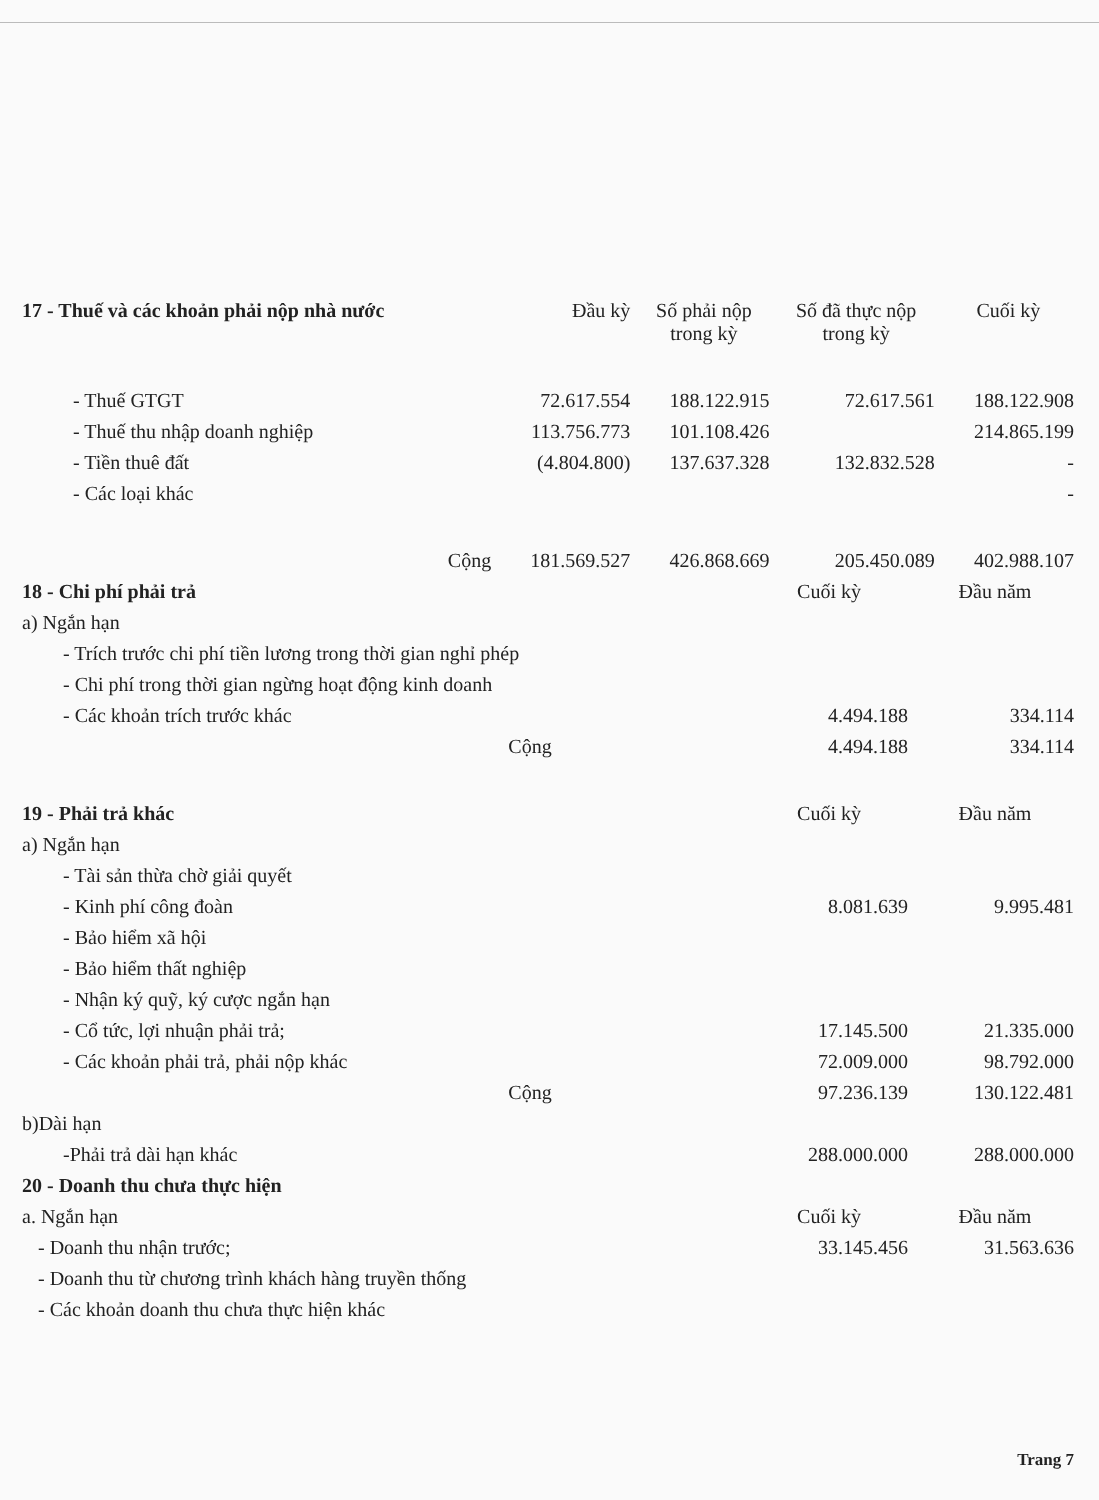| 17 - Thuế và các khoản phải nộp nhà nước | Đầu kỳ | Số phải nộp trong kỳ | Số đã thực nộp trong kỳ | Cuối kỳ |
| --- | --- | --- | --- | --- |
| - Thuế GTGT | 72.617.554 | 188.122.915 | 72.617.561 | 188.122.908 |
| - Thuế thu nhập doanh nghiệp | 113.756.773 | 101.108.426 | | 214.865.199 |
| - Tiền thuê đất | (4.804.800) | 137.637.328 | 132.832.528 | - |
| - Các loại khác | | | | - |
| Cộng | 181.569.527 | 426.868.669 | 205.450.089 | 402.988.107 |
| 18 - Chi phí phải trả | Cuối kỳ | Đầu năm |
| a) Ngắn hạn | | |
| - Trích trước chi phí tiền lương trong thời gian nghỉ phép | | |
| - Chi phí trong thời gian ngừng hoạt động kinh doanh | | |
| - Các khoản trích trước khác | 4.494.188 | 334.114 |
| Cộng | 4.494.188 | 334.114 |
| 19 - Phải trả khác | Cuối kỳ | Đầu năm |
| a) Ngắn hạn | | |
| - Tài sản thừa chờ giải quyết | | |
| - Kinh phí công đoàn | 8.081.639 | 9.995.481 |
| - Bảo hiểm xã hội | | |
| - Bảo hiểm thất nghiệp | | |
| - Nhận ký quỹ, ký cược ngắn hạn | | |
| - Cổ tức, lợi nhuận phải trả; | 17.145.500 | 21.335.000 |
| - Các khoản phải trả, phải nộp khác | 72.009.000 | 98.792.000 |
| Cộng | 97.236.139 | 130.122.481 |
| b)Dài hạn | | |
| -Phải trả dài hạn khác | 288.000.000 | 288.000.000 |
| 20 - Doanh thu chưa thực hiện | | |
| a. Ngắn hạn | Cuối kỳ | Đầu năm |
| - Doanh thu nhận trước; | 33.145.456 | 31.563.636 |
| - Doanh thu từ chương trình khách hàng truyền thống | | |
| - Các khoản doanh thu chưa thực hiện khác | | |
Trang 7